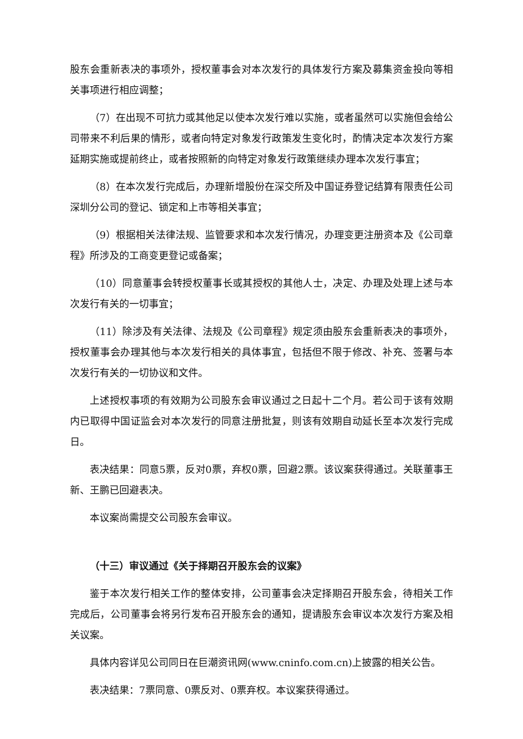股东会重新表决的事项外，授权董事会对本次发行的具体发行方案及募集资金投向等相关事项进行相应调整；
（7）在出现不可抗力或其他足以使本次发行难以实施，或者虽然可以实施但会给公司带来不利后果的情形，或者向特定对象发行政策发生变化时，酌情决定本次发行方案延期实施或提前终止，或者按照新的向特定对象发行政策继续办理本次发行事宜；
（8）在本次发行完成后，办理新增股份在深交所及中国证券登记结算有限责任公司深圳分公司的登记、锁定和上市等相关事宜；
（9）根据相关法律法规、监管要求和本次发行情况，办理变更注册资本及《公司章程》所涉及的工商变更登记或备案；
（10）同意董事会转授权董事长或其授权的其他人士，决定、办理及处理上述与本次发行有关的一切事宜；
（11）除涉及有关法律、法规及《公司章程》规定须由股东会重新表决的事项外，授权董事会办理其他与本次发行相关的具体事宜，包括但不限于修改、补充、签署与本次发行有关的一切协议和文件。
上述授权事项的有效期为公司股东会审议通过之日起十二个月。若公司于该有效期内已取得中国证监会对本次发行的同意注册批复，则该有效期自动延长至本次发行完成日。
表决结果：同意5票，反对0票，弃权0票，回避2票。该议案获得通过。关联董事王新、王鹏已回避表决。
本议案尚需提交公司股东会审议。
（十三）审议通过《关于择期召开股东会的议案》
鉴于本次发行相关工作的整体安排，公司董事会决定择期召开股东会，待相关工作完成后，公司董事会将另行发布召开股东会的通知，提请股东会审议本次发行方案及相关议案。
具体内容详见公司同日在巨潮资讯网(www.cninfo.com.cn)上披露的相关公告。
表决结果：7票同意、0票反对、0票弃权。本议案获得通过。